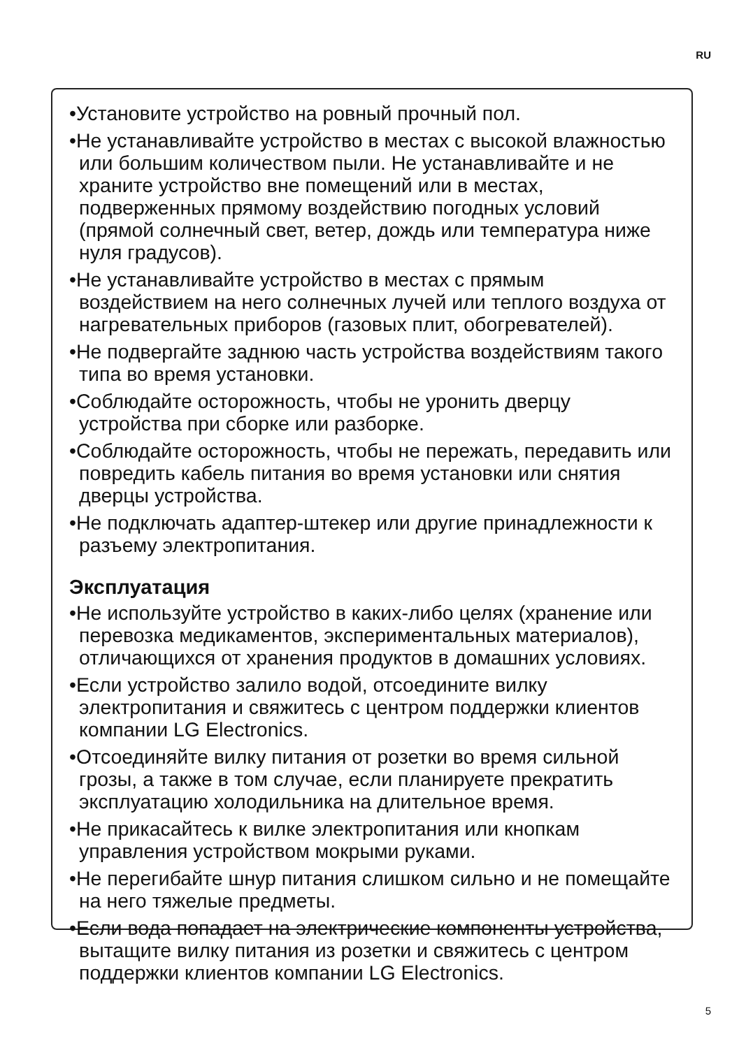RU
•Установите устройство на ровный прочный пол.
•Не устанавливайте устройство в местах с высокой влажностью или большим количеством пыли. Не устанавливайте и не храните устройство вне помещений или в местах, подверженных прямому воздействию погодных условий (прямой солнечный свет, ветер, дождь или температура ниже нуля градусов).
•Не устанавливайте устройство в местах с прямым воздействием на него солнечных лучей или теплого воздуха от нагревательных приборов (газовых плит, обогревателей).
•Не подвергайте заднюю часть устройства воздействиям такого типа во время установки.
•Соблюдайте осторожность, чтобы не уронить дверцу устройства при сборке или разборке.
•Соблюдайте осторожность, чтобы не пережать, передавить или повредить кабель питания во время установки или снятия дверцы устройства.
•Не подключать адаптер-штекер или другие принадлежности к разъему электропитания.
Эксплуатация
•Не используйте устройство в каких-либо целях (хранение или перевозка медикаментов, экспериментальных материалов), отличающихся от хранения продуктов в домашних условиях.
•Если устройство залило водой, отсоедините вилку электропитания и свяжитесь с центром поддержки клиентов компании LG Electronics.
•Отсоединяйте вилку питания от розетки во время сильной грозы, а также в том случае, если планируете прекратить эксплуатацию холодильника на длительное время.
•Не прикасайтесь к вилке электропитания или кнопкам управления устройством мокрыми руками.
•Не перегибайте шнур питания слишком сильно и не помещайте на него тяжелые предметы.
•Если вода попадает на электрические компоненты устройства, вытащите вилку питания из розетки и свяжитесь с центром поддержки клиентов компании LG Electronics.
5